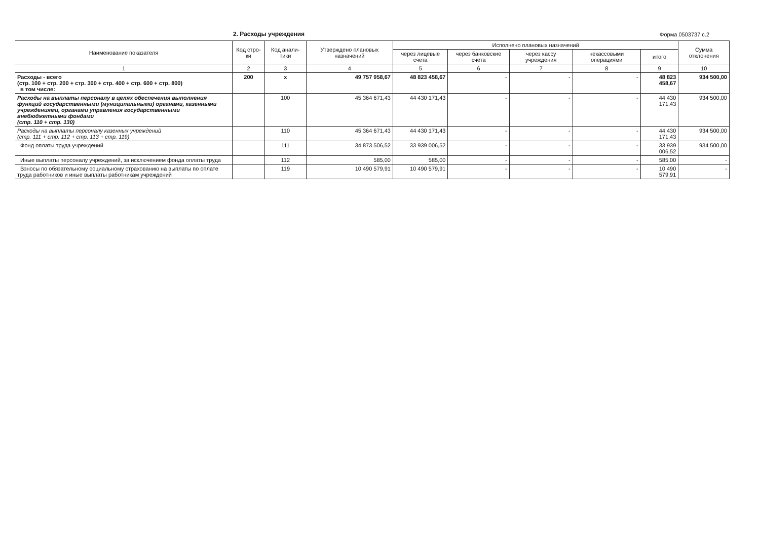2. Расходы учреждения
Форма 0503737 с.2
| Наименование показателя | Код стро-ки | Код анали-тики | Утверждено плановых назначений | Исполнено плановых назначений | | | | | Сумма отклонения |
| --- | --- | --- | --- | --- | --- | --- | --- | --- | --- |
| | | | | через лицевые счета | через банковские счета | через кассу учреждения | некассовыми операциями | итого | |
| 1 | 2 | 3 | 4 | 5 | 6 | 7 | 8 | 9 | 10 |
| Расходы - всего (стр. 100 + стр. 200 + стр. 300 + стр. 400 + стр. 600 + стр. 800) в том числе: | 200 | x | 49 757 958,67 | 48 823 458,67 | - | - | - | 48 823 458,67 | 934 500,00 |
| Расходы на выплаты персоналу в целях обеспечения выполнения функций государственными (муниципальными) органами, казенными учреждениями, органами управления государственными внебюджетными фондами (стр. 110 + стр. 130) | | 100 | 45 364 671,43 | 44 430 171,43 | - | - | - | 44 430 171,43 | 934 500,00 |
| Расходы на выплаты персоналу казенных учреждений (стр. 111 + стр. 112 + стр. 113 + стр. 119) | | 110 | 45 364 671,43 | 44 430 171,43 | - | - | - | 44 430 171,43 | 934 500,00 |
| Фонд оплаты труда учреждений | | 111 | 34 873 506,52 | 33 939 006,52 | - | - | - | 33 939 006,52 | 934 500,00 |
| Иные выплаты персоналу учреждений, за исключением фонда оплаты труда | | 112 | 585,00 | 585,00 | - | - | - | 585,00 | - |
| Взносы по обязательному социальному страхованию на выплаты по оплате труда работников и иные выплаты работникам учреждений | | 119 | 10 490 579,91 | 10 490 579,91 | - | - | - | 10 490 579,91 | - |